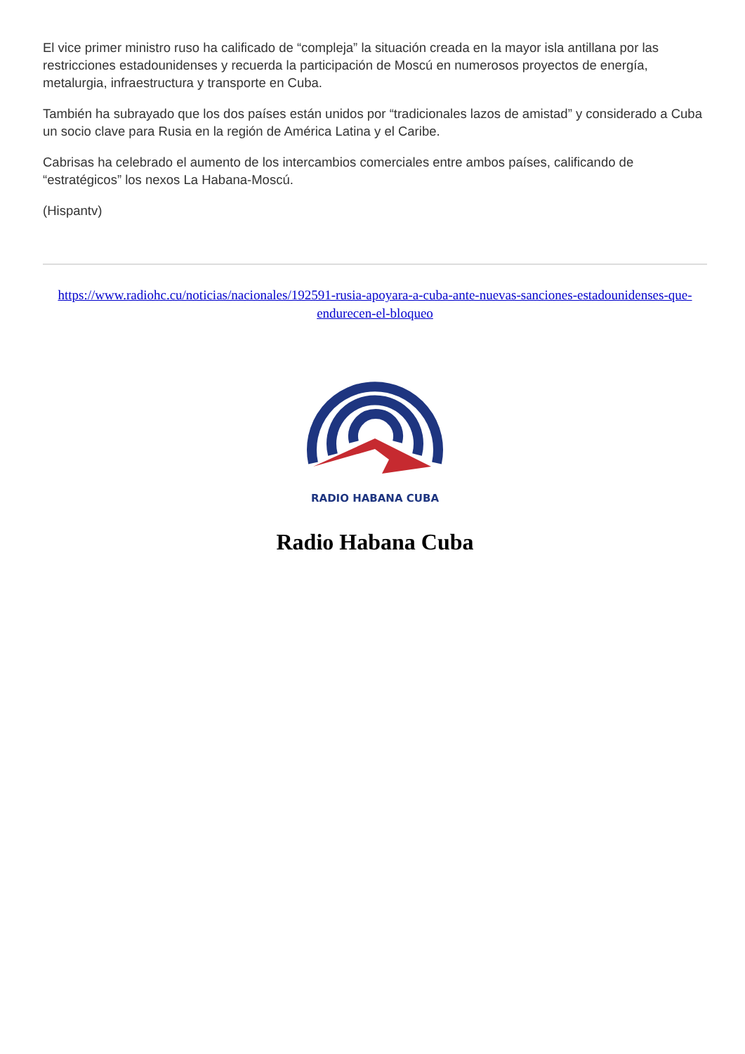El vice primer ministro ruso ha calificado de “compleja” la situación creada en la mayor isla antillana por las restricciones estadounidenses y recuerda la participación de Moscú en numerosos proyectos de energía, metalurgia, infraestructura y transporte en Cuba.
También ha subrayado que los dos países están unidos por “tradicionales lazos de amistad” y considerado a Cuba un socio clave para Rusia en la región de América Latina y el Caribe.
Cabrisas ha celebrado el aumento de los intercambios comerciales entre ambos países, calificando de “estratégicos” los nexos La Habana-Moscú.
(Hispantv)
https://www.radiohc.cu/noticias/nacionales/192591-rusia-apoyara-a-cuba-ante-nuevas-sanciones-estadounidenses-que-endurecen-el-bloqueo
RADIO HABANA CUBA
Radio Habana Cuba